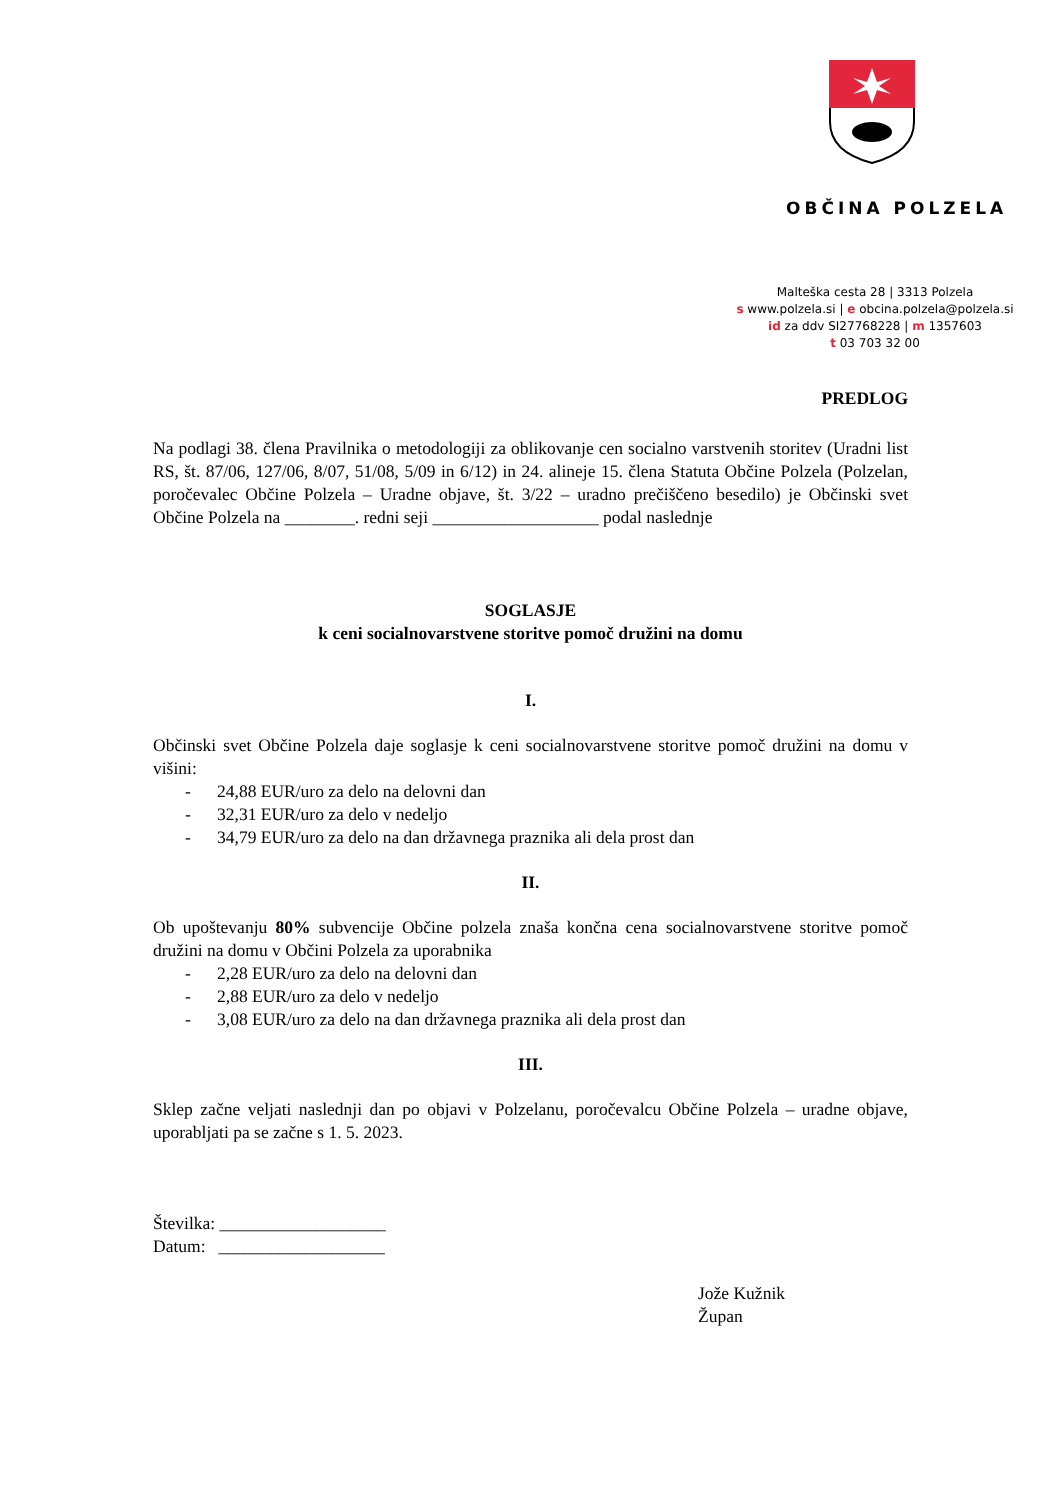OBČINA POLZELA
Malteška cesta 28 | 3313 Polzela
s www.polzela.si | e obcina.polzela@polzela.si
id za ddv SI27768228 | m 1357603
t 03 703 32 00
PREDLOG
Na podlagi 38. člena Pravilnika o metodologiji za oblikovanje cen socialno varstvenih storitev (Uradni list RS, št. 87/06, 127/06, 8/07, 51/08, 5/09 in 6/12) in 24. alineje 15. člena Statuta Občine Polzela (Polzelan, poročevalec Občine Polzela – Uradne objave, št. 3/22 – uradno prečiščeno besedilo) je Občinski svet Občine Polzela na ________. redni seji ___________________ podal naslednje
SOGLASJE
k ceni socialnovarstvene storitve pomoč družini na domu
I.
Občinski svet Občine Polzela daje soglasje k ceni socialnovarstvene storitve pomoč družini na domu v višini:
- 24,88 EUR/uro za delo na delovni dan
- 32,31 EUR/uro za delo v nedeljo
- 34,79 EUR/uro za delo na dan državnega praznika ali dela prost dan
II.
Ob upoštevanju 80% subvencije Občine polzela znaša končna cena socialnovarstvene storitve pomoč družini na domu v Občini Polzela za uporabnika
- 2,28 EUR/uro za delo na delovni dan
- 2,88 EUR/uro za delo v nedeljo
- 3,08 EUR/uro za delo na dan državnega praznika ali dela prost dan
III.
Sklep začne veljati naslednji dan po objavi v Polzelanu, poročevalcu Občine Polzela – uradne objave, uporabljati pa se začne s 1. 5. 2023.
Številka: ___________________
Datum: ___________________
Jože Kužnik
Župan